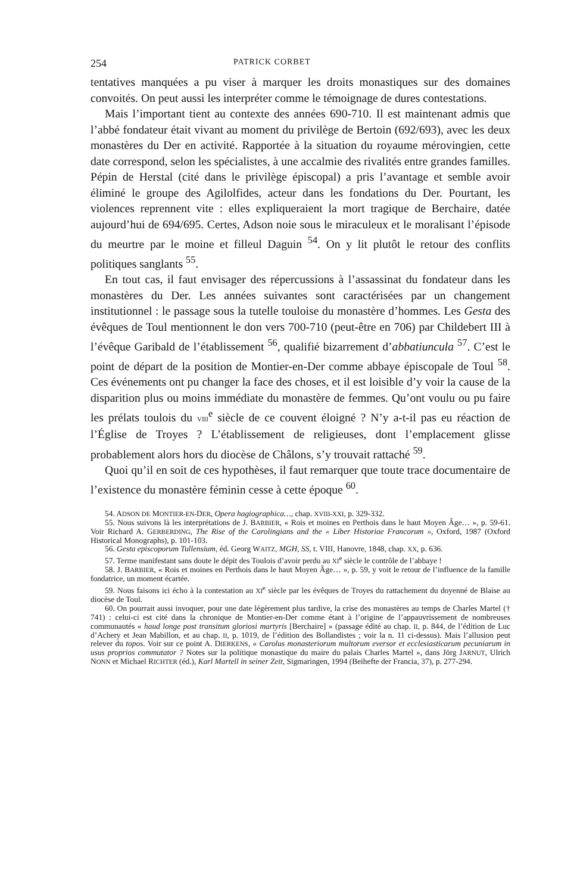254 PATRICK CORBET
tentatives manquées a pu viser à marquer les droits monastiques sur des domaines convoités. On peut aussi les interpréter comme le témoignage de dures contestations.
Mais l’important tient au contexte des années 690-710. Il est maintenant admis que l’abbé fondateur était vivant au moment du privilège de Bertoin (692/693), avec les deux monastères du Der en activité. Rapportée à la situation du royaume mérovingien, cette date correspond, selon les spécialistes, à une accalmie des rivalités entre grandes familles. Pépin de Herstal (cité dans le privilège épiscopal) a pris l’avantage et semble avoir éliminé le groupe des Agilolfides, acteur dans les fondations du Der. Pourtant, les violences reprennent vite : elles expliqueraient la mort tragique de Berchaire, datée aujourd’hui de 694/695. Certes, Adson noie sous le miraculeux et le moralisant l’épisode du meurtre par le moine et filleul Daguin <sup>54</sup>. On y lit plutôt le retour des conflits politiques sanglants <sup>55</sup>.
En tout cas, il faut envisager des répercussions à l’assassinat du fondateur dans les monastères du Der. Les années suivantes sont caractérisées par un changement institutionnel : le passage sous la tutelle touloise du monastère d’hommes. Les Gesta des évêques de Toul mentionnent le don vers 700-710 (peut-être en 706) par Childebert III à l’évêque Garibald de l’établissement <sup>56</sup>, qualifié bizarrement d’abbatiuncula <sup>57</sup>. C’est le point de départ de la position de Montier-en-Der comme abbaye épiscopale de Toul <sup>58</sup>. Ces événements ont pu changer la face des choses, et il est loisible d’y voir la cause de la disparition plus ou moins immédiate du monastère de femmes. Qu’ont voulu ou pu faire les prélats toulois du VIII<sup>e</sup> siècle de ce couvent éloigné ? N’y a-t-il pas eu réaction de l’Église de Troyes ? L’établissement de religieuses, dont l’emplacement glisse probablement alors hors du diocèse de Châlons, s’y trouvait rattaché <sup>59</sup>.
Quoi qu’il en soit de ces hypothèses, il faut remarquer que toute trace documentaire de l’existence du monastère féminin cesse à cette époque <sup>60</sup>.
54. ADSON DE MONTIER-EN-DER, Opera hagiographica…, chap. XVIII-XXI, p. 329-332.
55. Nous suivons là les interprétations de J. BARBIER, « Rois et moines en Perthois dans le haut Moyen Âge… », p. 59-61. Voir Richard A. GERBERDING, The Rise of the Carolingians and the « Liber Historiae Francorum », Oxford, 1987 (Oxford Historical Monographs), p. 101-103.
56. Gesta episcoporum Tullensium, éd. Georg WAITZ, MGH, SS, t. VIII, Hanovre, 1848, chap. XX, p. 636.
57. Terme manifestant sans doute le dépit des Toulois d’avoir perdu au XI<sup>e</sup> siècle le contrôle de l’abbaye !
58. J. BARBIER, « Rois et moines en Perthois dans le haut Moyen Âge… », p. 59, y voit le retour de l’influence de la famille fondatrice, un moment écartée.
59. Nous faisons ici écho à la contestation au XI<sup>e</sup> siècle par les évêques de Troyes du rattachement du doyenné de Blaise au diocèse de Toul.
60. On pourrait aussi invoquer, pour une date légèrement plus tardive, la crise des monastères au temps de Charles Martel († 741) : celui-ci est cité dans la chronique de Montier-en-Der comme étant à l’origine de l’appauvrissement de nombreuses communautés « haud longe post transitum gloriosi martyris [Berchaire] » (passage édité au chap. II, p. 844, de l’édition de Luc d’Achery et Jean Mabillon, et au chap. II, p. 1019, de l’édition des Bollandistes ; voir la n. 11 ci-dessus). Mais l’allusion peut relever du topos. Voir sur ce point A. DIERKENS, « Carolus monasteriorum multorum eversor et ecclesiasticarum pecuniarum in usus proprios commutator ? Notes sur la politique monastique du maire du palais Charles Martel », dans Jörg JARNUT, Ulrich NONN et Michael RICHTER (éd.), Karl Martell in seiner Zeit, Sigmaringen, 1994 (Beihefte der Francia, 37), p. 277-294.